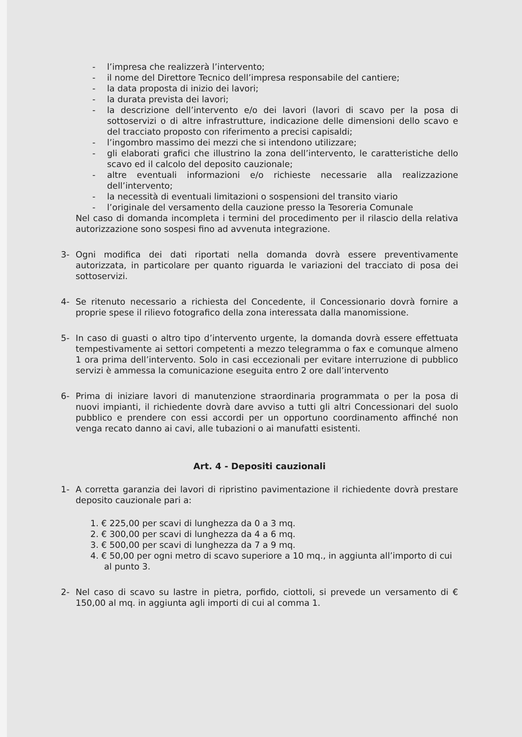- l’impresa che realizzerà l’intervento;
- il nome del Direttore Tecnico dell’impresa responsabile del cantiere;
- la data proposta di inizio dei lavori;
- la durata prevista dei lavori;
- la descrizione dell’intervento e/o dei lavori (lavori di scavo per la posa di sottoservizi o di altre infrastrutture, indicazione delle dimensioni dello scavo e del tracciato proposto con riferimento a precisi capisaldi;
- l’ingombro massimo dei mezzi che si intendono utilizzare;
- gli elaborati grafici che illustrino la zona dell’intervento, le caratteristiche dello scavo ed il calcolo del deposito cauzionale;
- altre eventuali informazioni e/o richieste necessarie alla realizzazione dell’intervento;
- la necessità di eventuali limitazioni o sospensioni del transito viario
- l’originale del versamento della cauzione presso la Tesoreria Comunale
Nel caso di domanda incompleta i termini del procedimento per il rilascio della relativa autorizzazione sono sospesi fino ad avvenuta integrazione.
3- Ogni modifica dei dati riportati nella domanda dovrà essere preventivamente autorizzata, in particolare per quanto riguarda le variazioni del tracciato di posa dei sottoservizi.
4- Se ritenuto necessario a richiesta del Concedente, il Concessionario dovrà fornire a proprie spese il rilievo fotografico della zona interessata dalla manomissione.
5- In caso di guasti o altro tipo d’intervento urgente, la domanda dovrà essere effettuata tempestivamente ai settori competenti a mezzo telegramma o fax e comunque almeno 1 ora prima dell’intervento. Solo in casi eccezionali per evitare interruzione di pubblico servizi è ammessa la comunicazione eseguita entro 2 ore dall’intervento
6- Prima di iniziare lavori di manutenzione straordinaria programmata o per la posa di nuovi impianti, il richiedente dovrà dare avviso a tutti gli altri Concessionari del suolo pubblico e prendere con essi accordi per un opportuno coordinamento affinché non venga recato danno ai cavi, alle tubazioni o ai manufatti esistenti.
Art. 4 - Depositi cauzionali
1- A corretta garanzia dei lavori di ripristino pavimentazione il richiedente dovrà prestare deposito cauzionale pari a:
1. € 225,00 per scavi di lunghezza da 0 a 3 mq.
2. € 300,00 per scavi di lunghezza da 4 a 6 mq.
3. € 500,00 per scavi di lunghezza da 7 a 9 mq.
4. € 50,00 per ogni metro di scavo superiore a 10 mq., in aggiunta all’importo di cui al punto 3.
2- Nel caso di scavo su lastre in pietra, porfido, ciottoli, si prevede un versamento di € 150,00 al mq. in aggiunta agli importi di cui al comma 1.